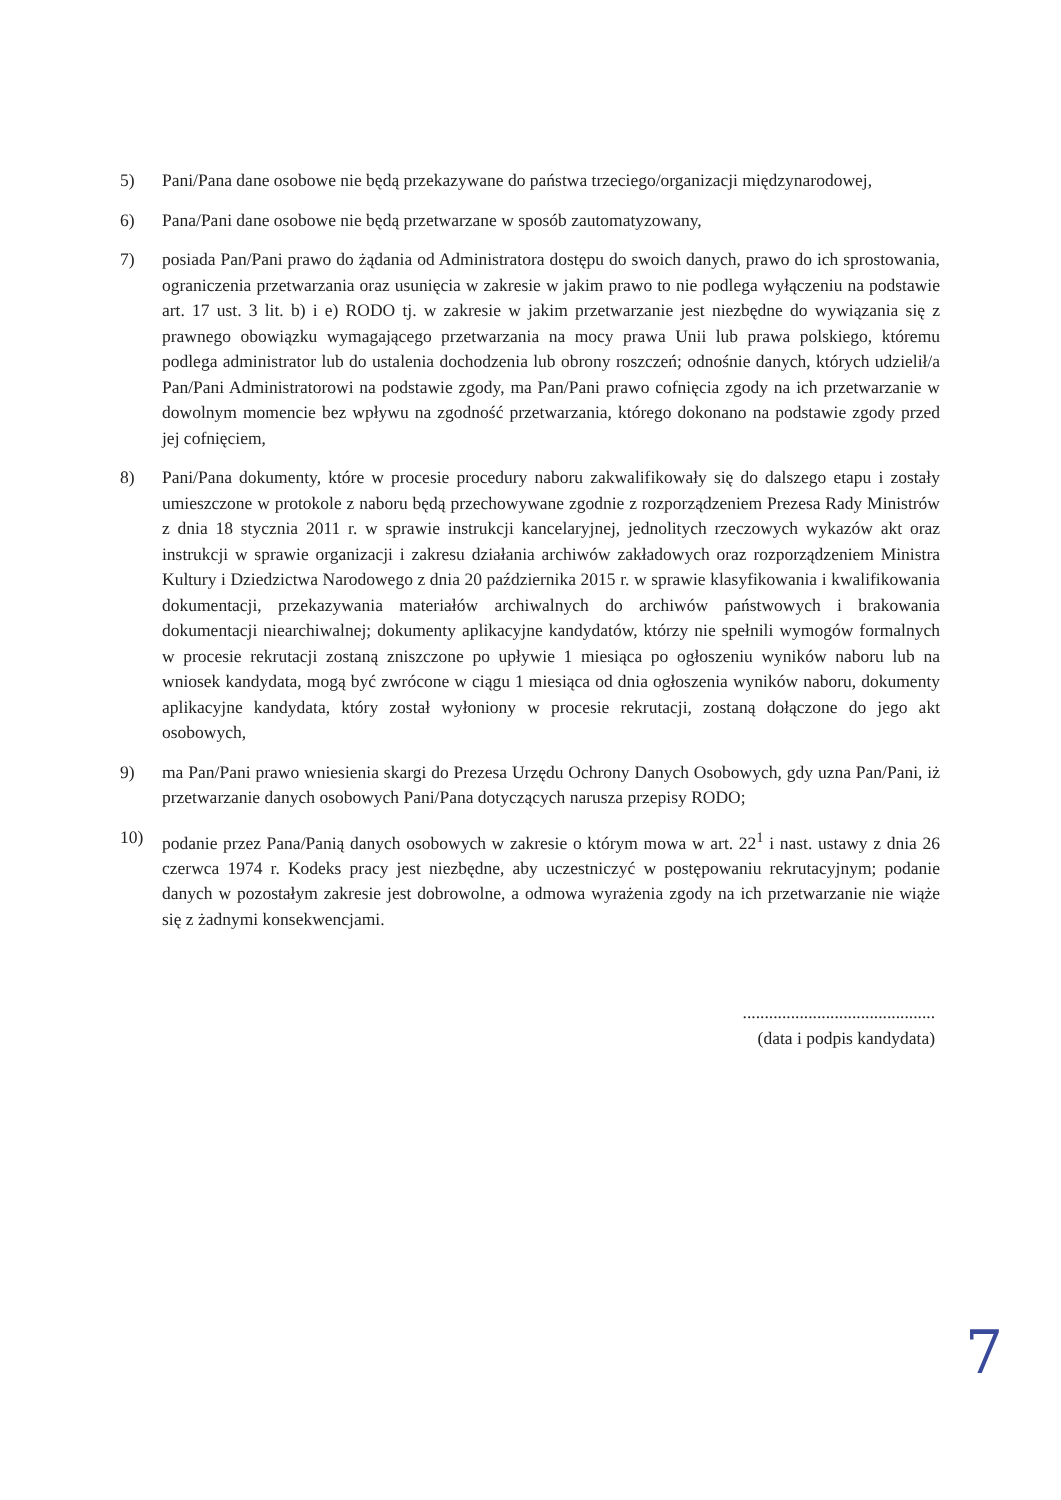5) Pani/Pana dane osobowe nie będą przekazywane do państwa trzeciego/organizacji międzynarodowej,
6) Pana/Pani dane osobowe nie będą przetwarzane w sposób zautomatyzowany,
7) posiada Pan/Pani prawo do żądania od Administratora dostępu do swoich danych, prawo do ich sprostowania, ograniczenia przetwarzania oraz usunięcia w zakresie w jakim prawo to nie podlega wyłączeniu na podstawie art. 17 ust. 3 lit. b) i e) RODO tj. w zakresie w jakim przetwarzanie jest niezbędne do wywiązania się z prawnego obowiązku wymagającego przetwarzania na mocy prawa Unii lub prawa polskiego, któremu podlega administrator lub do ustalenia dochodzenia lub obrony roszczeń; odnośnie danych, których udzielił/a Pan/Pani Administratorowi na podstawie zgody, ma Pan/Pani prawo cofnięcia zgody na ich przetwarzanie w dowolnym momencie bez wpływu na zgodność przetwarzania, którego dokonano na podstawie zgody przed jej cofnięciem,
8) Pani/Pana dokumenty, które w procesie procedury naboru zakwalifikowały się do dalszego etapu i zostały umieszczone w protokole z naboru będą przechowywane zgodnie z rozporządzeniem Prezesa Rady Ministrów z dnia 18 stycznia 2011 r. w sprawie instrukcji kancelaryjnej, jednolitych rzeczowych wykazów akt oraz instrukcji w sprawie organizacji i zakresu działania archiwów zakładowych oraz rozporządzeniem Ministra Kultury i Dziedzictwa Narodowego z dnia 20 października 2015 r. w sprawie klasyfikowania i kwalifikowania dokumentacji, przekazywania materiałów archiwalnych do archiwów państwowych i brakowania dokumentacji niearchiwalnej; dokumenty aplikacyjne kandydatów, którzy nie spełnili wymogów formalnych w procesie rekrutacji zostaną zniszczone po upływie 1 miesiąca po ogłoszeniu wyników naboru lub na wniosek kandydata, mogą być zwrócone w ciągu 1 miesiąca od dnia ogłoszenia wyników naboru, dokumenty aplikacyjne kandydata, który został wyłoniony w procesie rekrutacji, zostaną dołączone do jego akt osobowych,
9) ma Pan/Pani prawo wniesienia skargi do Prezesa Urzędu Ochrony Danych Osobowych, gdy uzna Pan/Pani, iż przetwarzanie danych osobowych Pani/Pana dotyczących narusza przepisy RODO;
10) podanie przez Pana/Panią danych osobowych w zakresie o którym mowa w art. 22<sup>1</sup> i nast. ustawy z dnia 26 czerwca 1974 r. Kodeks pracy jest niezbędne, aby uczestniczyć w postępowaniu rekrutacyjnym; podanie danych w pozostałym zakresie jest dobrowolne, a odmowa wyrażenia zgody na ich przetwarzanie nie wiąże się z żadnymi konsekwencjami.
............................................
(data i podpis kandydata)
7